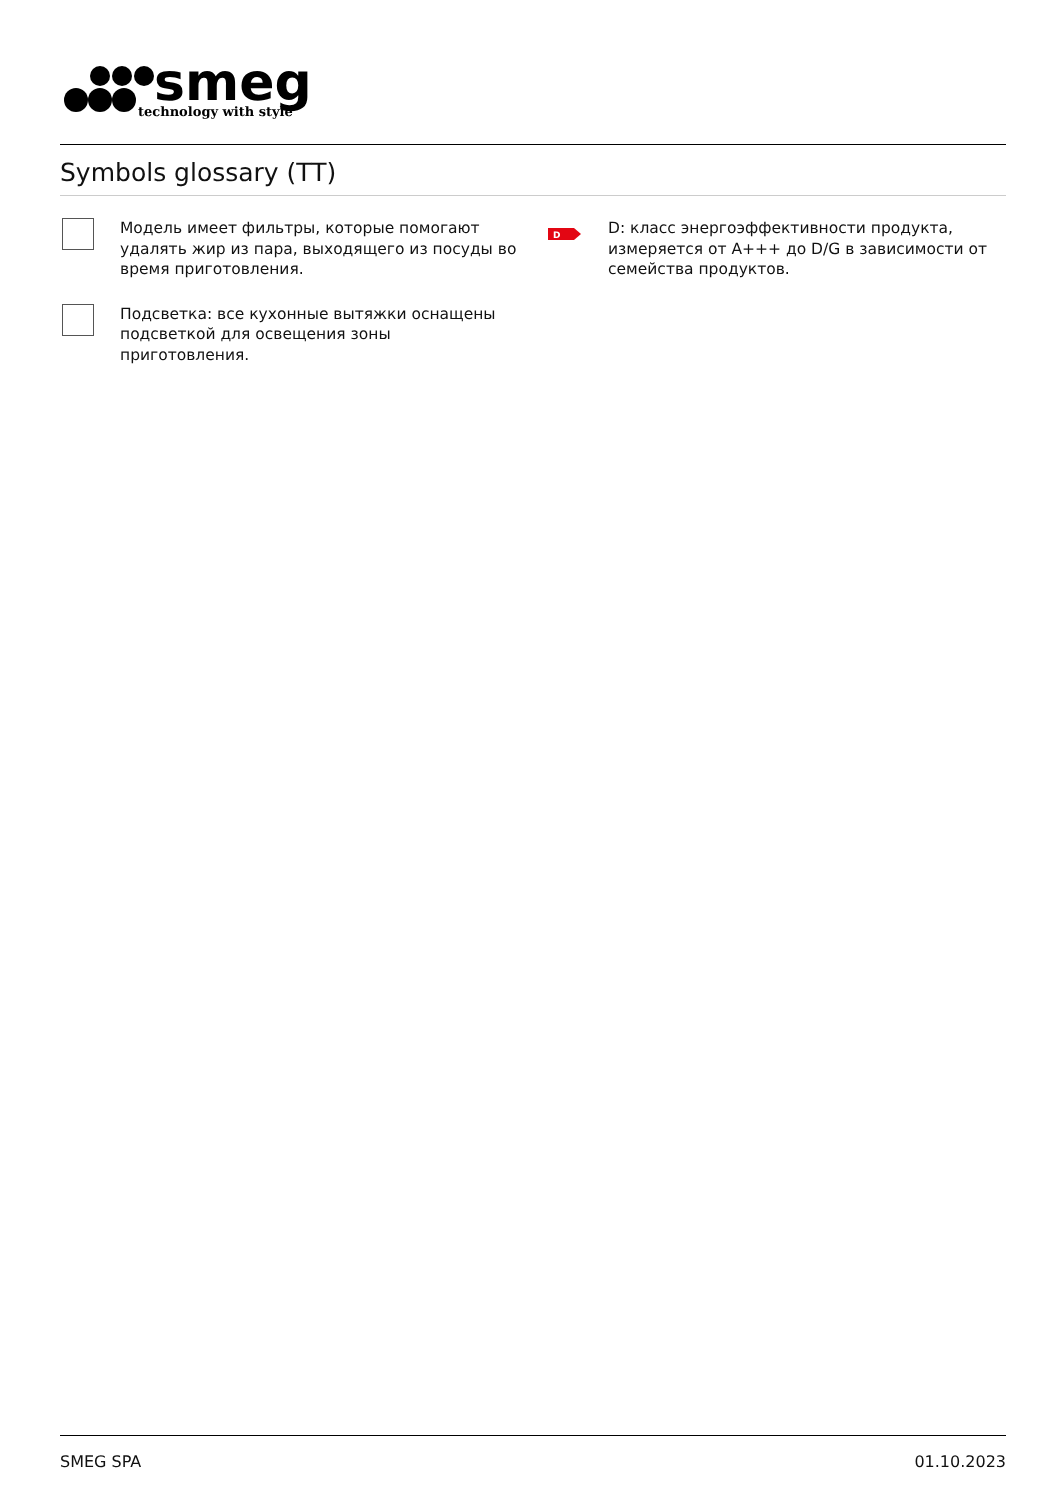smeg
technology with style
Symbols glossary (TT)
Модель имеет фильтры, которые помогают удалять жир из пара, выходящего из посуды во время приготовления.
D
D: класс энергоэффективности продукта, измеряется от A+++ до D/G в зависимости от семейства продуктов.
Подсветка: все кухонные вытяжки оснащены подсветкой для освещения зоны приготовления.
SMEG SPA 01.10.2023